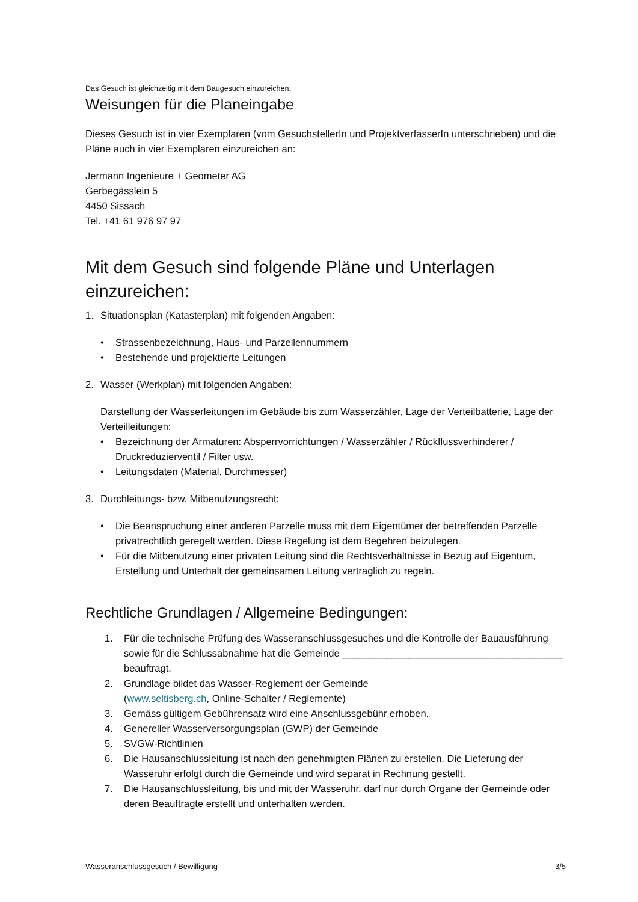Das Gesuch ist gleichzeitig mit dem Baugesuch einzureichen.
Weisungen für die Planeingabe
Dieses Gesuch ist in vier Exemplaren (vom GesuchstellerIn und ProjektverfasserIn unterschrieben) und die Pläne auch in vier Exemplaren einzureichen an:
Jermann Ingenieure + Geometer AG
Gerbegässlein 5
4450 Sissach
Tel. +41 61 976 97 97
Mit dem Gesuch sind folgende Pläne und Unterlagen einzureichen:
1. Situationsplan (Katasterplan) mit folgenden Angaben:
• Strassenbezeichnung, Haus- und Parzellennummern
• Bestehende und projektierte Leitungen
2. Wasser (Werkplan) mit folgenden Angaben:
Darstellung der Wasserleitungen im Gebäude bis zum Wasserzähler, Lage der Verteilbatterie, Lage der Verteilleitungen:
• Bezeichnung der Armaturen: Absperrvorrichtungen / Wasserzähler / Rückflussverhinderer / Druckreduzierventil / Filter usw.
• Leitungsdaten (Material, Durchmesser)
3. Durchleitungs- bzw. Mitbenutzungsrecht:
• Die Beanspruchung einer anderen Parzelle muss mit dem Eigentümer der betreffenden Parzelle privatrechtlich geregelt werden. Diese Regelung ist dem Begehren beizulegen.
• Für die Mitbenutzung einer privaten Leitung sind die Rechtsverhältnisse in Bezug auf Eigentum, Erstellung und Unterhalt der gemeinsamen Leitung vertraglich zu regeln.
Rechtliche Grundlagen / Allgemeine Bedingungen:
1. Für die technische Prüfung des Wasseranschlussgesuches und die Kontrolle der Bauausführung sowie für die Schlussabnahme hat die Gemeinde ________________________________________ beauftragt.
2. Grundlage bildet das Wasser-Reglement der Gemeinde
(www.seltisberg.ch, Online-Schalter / Reglemente)
3. Gemäss gültigem Gebührensatz wird eine Anschlussgebühr erhoben.
4. Genereller Wasserversorgungsplan (GWP) der Gemeinde
5. SVGW-Richtlinien
6. Die Hausanschlussleitung ist nach den genehmigten Plänen zu erstellen. Die Lieferung der Wasseruhr erfolgt durch die Gemeinde und wird separat in Rechnung gestellt.
7. Die Hausanschlussleitung, bis und mit der Wasseruhr, darf nur durch Organe der Gemeinde oder deren Beauftragte erstellt und unterhalten werden.
Wasseranschlussgesuch / Bewilligung 3/5